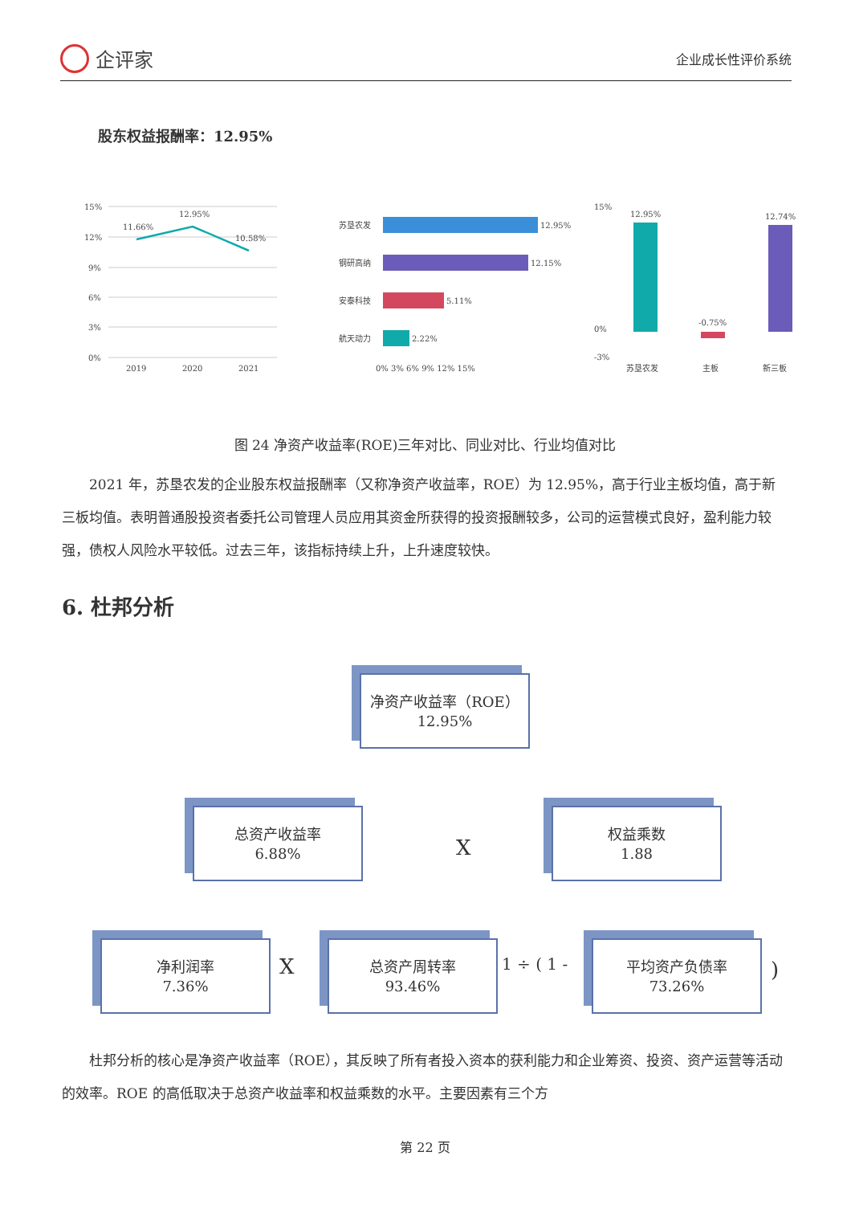企评家
企业成长性评价系统
股东权益报酬率：12.95%
15%
12%
9%
6%
3%
0%
11.66%
12.95%
10.58%
2019
2020
2021
12.95%
12.15%
5.11%
2.22%
苏垦农发
钢研高纳
安泰科技
航天动力
0% 3% 6% 9% 12% 15%
12.95%
-0.75%
12.74%
苏垦农发
主板
新三板
15%
0%
-3%
图 24 净资产收益率(ROE)三年对比、同业对比、行业均值对比
　　2021 年，苏垦农发的企业股东权益报酬率（又称净资产收益率，ROE）为 12.95%，高于行业主板均值，高于新三板均值。表明普通股投资者委托公司管理人员应用其资金所获得的投资报酬较多，公司的运营模式良好，盈利能力较强，债权人风险水平较低。过去三年，该指标持续上升，上升速度较快。
6. 杜邦分析
净资产收益率（ROE）
12.95%
总资产收益率
6.88%
X
权益乘数
1.88
净利润率
7.36%
X
总资产周转率
93.46%
1 ÷ ( 1 -
平均资产负债率
73.26%
)
　　杜邦分析的核心是净资产收益率（ROE），其反映了所有者投入资本的获利能力和企业筹资、投资、资产运营等活动的效率。ROE 的高低取决于总资产收益率和权益乘数的水平。主要因素有三个方
第 22 页